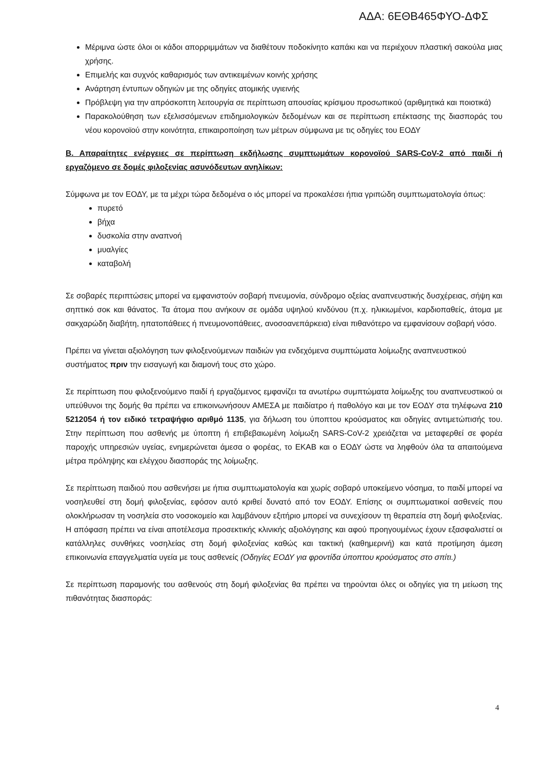ΑΔΑ: 6ΕΘΒ465ΦΥΟ-ΔΦΣ
Μέριμνα ώστε όλοι οι κάδοι απορριμμάτων να διαθέτουν ποδοκίνητο καπάκι και να περιέχουν πλαστική σακούλα μιας χρήσης.
Επιμελής και συχνός καθαρισμός των αντικειμένων κοινής χρήσης
Ανάρτηση έντυπων οδηγιών με της οδηγίες ατομικής υγιεινής
Πρόβλεψη για την απρόσκοπτη λειτουργία σε περίπτωση απουσίας κρίσιμου προσωπικού (αριθμητικά και ποιοτικά)
Παρακολούθηση των εξελισσόμενων επιδημιολογικών δεδομένων και σε περίπτωση επέκτασης της διασποράς του νέου κορονοϊού στην κοινότητα, επικαιροποίηση των μέτρων σύμφωνα με τις οδηγίες του ΕΟΔΥ
Β. Απαραίτητες ενέργειες σε περίπτωση εκδήλωσης συμπτωμάτων κορονοϊού SARS-CoV-2 από παιδί ή εργαζόμενο σε δομές φιλοξενίας ασυνόδευτων ανηλίκων:
Σύμφωνα με τον ΕΟΔΥ, με τα μέχρι τώρα δεδομένα ο ιός μπορεί να προκαλέσει ήπια γριπώδη συμπτωματολογία όπως:
πυρετό
βήχα
δυσκολία στην αναπνοή
μυαλγίες
καταβολή
Σε σοβαρές περιπτώσεις μπορεί να εμφανιστούν σοβαρή πνευμονία, σύνδρομο οξείας αναπνευστικής δυσχέρειας, σήψη και σηπτικό σοκ και θάνατος. Τα άτομα που ανήκουν σε ομάδα υψηλού κινδύνου (π.χ. ηλικιωμένοι, καρδιοπαθείς, άτομα με σακχαρώδη διαβήτη, ηπατοπάθειες ή πνευμονοπάθειες, ανοσοανεπάρκεια) είναι πιθανότερο να εμφανίσουν σοβαρή νόσο.
Πρέπει να γίνεται αξιολόγηση των φιλοξενούμενων παιδιών για ενδεχόμενα συμπτώματα λοίμωξης αναπνευστικού συστήματος πριν την εισαγωγή και διαμονή τους στο χώρο.
Σε περίπτωση που φιλοξενούμενο παιδί ή εργαζόμενος εμφανίζει τα ανωτέρω συμπτώματα λοίμωξης του αναπνευστικού οι υπεύθυνοι της δομής θα πρέπει να επικοινωνήσουν ΑΜΕΣΑ με παιδίατρο ή παθολόγο και με τον ΕΟΔΥ στα τηλέφωνα 210 5212054 ή τον ειδικό τετραψήφιο αριθμό 1135, για δήλωση του ύποπτου κρούσματος και οδηγίες αντιμετώπισής του. Στην περίπτωση που ασθενής με ύποπτη ή επιβεβαιωμένη λοίμωξη SARS-CoV-2 χρειάζεται να μεταφερθεί σε φορέα παροχής υπηρεσιών υγείας, ενημερώνεται άμεσα ο φορέας, το ΕΚΑΒ και ο ΕΟΔΥ ώστε να ληφθούν όλα τα απαιτούμενα μέτρα πρόληψης και ελέγχου διασποράς της λοίμωξης.
Σε περίπτωση παιδιού που ασθενήσει με ήπια συμπτωματολογία και χωρίς σοβαρό υποκείμενο νόσημα, το παιδί μπορεί να νοσηλευθεί στη δομή φιλοξενίας, εφόσον αυτό κριθεί δυνατό από τον ΕΟΔΥ. Επίσης οι συμπτωματικοί ασθενείς που ολοκλήρωσαν τη νοσηλεία στο νοσοκομείο και λαμβάνουν εξιτήριο μπορεί να συνεχίσουν τη θεραπεία στη δομή φιλοξενίας. Η απόφαση πρέπει να είναι αποτέλεσμα προσεκτικής κλινικής αξιολόγησης και αφού προηγουμένως έχουν εξασφαλιστεί οι κατάλληλες συνθήκες νοσηλείας στη δομή φιλοξενίας καθώς και τακτική (καθημερινή) και κατά προτίμηση άμεση επικοινωνία επαγγελματία υγεία με τους ασθενείς (Οδηγίες ΕΟΔΥ για φροντίδα ύποπτου κρούσματος στο σπίτι.)
Σε περίπτωση παραμονής του ασθενούς στη δομή φιλοξενίας θα πρέπει να τηρούνται όλες οι οδηγίες για τη μείωση της πιθανότητας διασποράς:
4